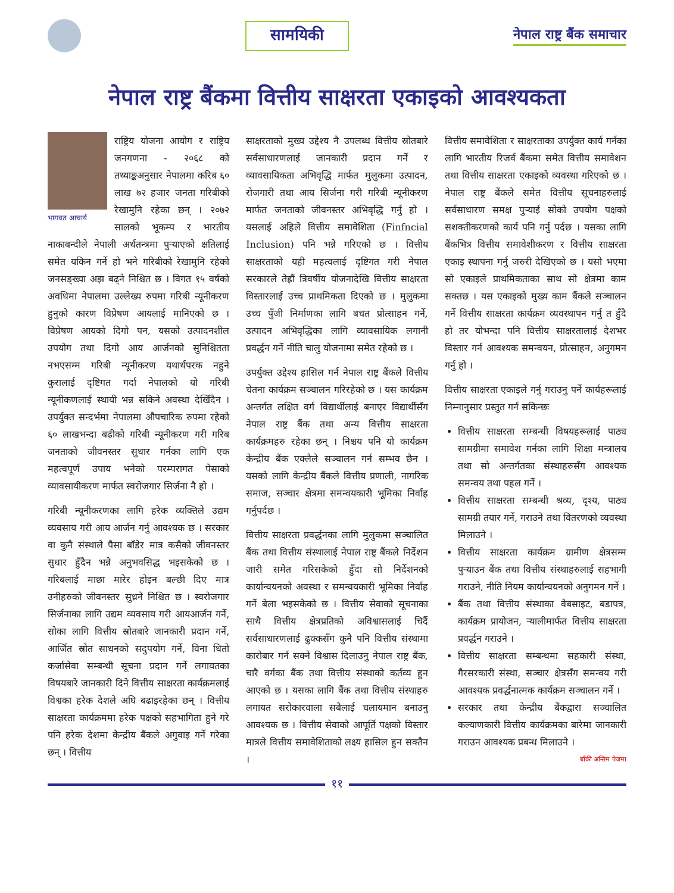सामयिकी
नेपाल राष्ट्र बैंक समाचार
नेपाल राष्ट्र बैंकमा वित्तीय साक्षरता एकाइको आवश्यकता
भागवत आचार्य
राष्ट्रिय योजना आयोग र राष्ट्रिय जनगणना - २०६८ को तथ्याङ्कअनुसार नेपालमा करिब ६० लाख ७२ हजार जनता गरिबीको रेखामुनि रहेका छन् । २०७२ सालको भूकम्प र भारतीय नाकाबन्दीले नेपाली अर्थतन्त्रमा पुऱ्याएको क्षतिलाई समेत यकिन गर्ने हो भने गरिबीको रेखामुनि रहेको जनसङ्ख्या अझ बढ्ने निश्चित छ । विगत १५ वर्षको अवधिमा नेपालमा उल्लेख्य रुपमा गरिबी न्यूनीकरण हुनुको कारण विप्रेषण आयलाई मानिएको छ । विप्रेषण आयको दिगो पन, यसको उत्पादनशील उपयोग तथा दिगो आय आर्जनको सुनिश्चितता नभएसम्म गरिबी न्यूनीकरण यथार्थपरक नहुने कुरालाई दृष्टिगत गर्दा नेपालको यो गरिबी न्यूनीकणलाई स्थायी भन्न सकिने अवस्था देखिँदैन । उपर्युक्त सन्दर्भमा नेपालमा औपचारिक रुपमा रहेको ६० लाखभन्दा बढीको गरिबी न्यूनीकरण गरी गरिब जनताको जीवनस्तर सुधार गर्नका लागि एक महत्वपूर्ण उपाय भनेको परम्परागत पेसाको व्यावसायीकरण मार्फत स्वरोजगार सिर्जना नै हो ।
गरिबी न्यूनीकरणका लागि हरेक व्यक्तिले उद्यम व्यवसाय गरी आय आर्जन गर्नु आवश्यक छ । सरकार वा कुनै संस्थाले पैसा बाँडेर मात्र कसैको जीवनस्तर सुधार हुँदैन भन्ने अनुभवसिद्ध भइसकेको छ । गरिबलाई माछा मारेर होइन बल्छी दिए मात्र उनीहरुको जीवनस्तर सुध्रने निश्चित छ । स्वरोजगार सिर्जनाका लागि उद्यम व्यवसाय गरी आयआर्जन गर्ने, सोका लागि वित्तीय स्रोतबारे जानकारी प्रदान गर्ने, आर्जित स्रोत साधनको सदुपयोग गर्ने, विना धितो कर्जासेवा सम्बन्धी सूचना प्रदान गर्ने लगायतका विषयबारे जानकारी दिने वित्तीय साक्षरता कार्यक्रमलाई विश्वका हरेक देशले अघि बढाइरहेका छन् । वित्तीय साक्षरता कार्यक्रममा हरेक पक्षको सहभागिता हुने गरे पनि हरेक देशमा केन्द्रीय बैंकले अगुवाइ गर्ने गरेका छन् । वित्तीय
साक्षरताको मुख्य उद्देश्य नै उपलब्ध वित्तीय स्रोतबारे सर्वसाधारणलाई जानकारी प्रदान गर्ने र व्यावसायिकता अभिवृद्धि मार्फत मुलुकमा उत्पादन, रोजगारी तथा आय सिर्जना गरी गरिबी न्यूनीकरण मार्फत जनताको जीवनस्तर अभिवृद्धि गर्नु हो । यसलाई अहिले वित्तीय समावेशिता (Finfncial Inclusion) पनि भन्ने गरिएको छ । वित्तीय साक्षरताको यही महत्वलाई दृष्टिगत गरी नेपाल सरकारले तेह्रौं त्रिवर्षीय योजनादेखि वित्तीय साक्षरता विस्तारलाई उच्च प्राथमिकता दिएको छ । मुलुकमा उच्च पुँजी निर्माणका लागि बचत प्रोत्साहन गर्ने, उत्पादन अभिवृद्धिका लागि व्यावसायिक लगानी प्रवर्द्धन गर्ने नीति चालु योजनामा समेत रहेको छ ।
उपर्युक्त उद्देश्य हासिल गर्न नेपाल राष्ट्र बैंकले वित्तीय चेतना कार्यक्रम सञ्चालन गरिरहेको छ । यस कार्यक्रम अन्तर्गत लक्षित वर्ग विद्यार्थीलाई बनाएर विद्यार्थीसँग नेपाल राष्ट्र बैंक तथा अन्य वित्तीय साक्षरता कार्यक्रमहरु रहेका छन् । निश्चय पनि यो कार्यक्रम केन्द्रीय बैंक एक्लैले सञ्चालन गर्न सम्भव छैन । यसको लागि केन्द्रीय बैंकले वित्तीय प्रणाली, नागरिक समाज, सञ्चार क्षेत्रमा समन्वयकारी भूमिका निर्वाह गर्नुपर्दछ ।
वित्तीय साक्षरता प्रवर्द्धनका लागि मुलुकमा सञ्चालित बैंक तथा वित्तीय संस्थालाई नेपाल राष्ट्र बैंकले निर्देशन जारी समेत गरिसकेको हुँदा सो निर्देशनको कार्यान्वयनको अवस्था र समन्वयकारी भूमिका निर्वाह गर्ने बेला भइसकेको छ । वित्तीय सेवाको सूचनाका साथै वित्तीय क्षेत्रप्रतिको अविश्वासलाई चिर्दै सर्वसाधारणलाई ढुक्कसँग कुनै पनि वित्तीय संस्थामा कारोबार गर्न सक्ने विश्वास दिलाउनु नेपाल राष्ट्र बैंक, चारै वर्गका बैंक तथा वित्तीय संस्थाको कर्तव्य हुन आएको छ । यसका लागि बैंक तथा वित्तीय संस्थाहरु लगायत सरोकारवाला सबैलाई चलायमान बनाउनु आवश्यक छ । वित्तीय सेवाको आपूर्ति पक्षको विस्तार मात्रले वित्तीय समावेशिताको लक्ष्य हासिल हुन सक्तैन ।
वित्तीय समावेशिता र साक्षरताका उपर्युक्त कार्य गर्नका लागि भारतीय रिजर्व बैंकमा समेत वित्तीय समावेशन तथा वित्तीय साक्षरता एकाइको व्यवस्था गरिएको छ । नेपाल राष्ट्र बैंकले समेत वित्तीय सूचनाहरुलाई सर्वसाधारण समक्ष पुऱ्याई सोको उपयोग पक्षको सशक्तीकरणको कार्य पनि गर्नु पर्दछ । यसका लागि बैंकभित्र वित्तीय समावेशीकरण र वित्तीय साक्षरता एकाइ स्थापना गर्नु जरुरी देखिएको छ । यसो भएमा सो एकाइले प्राथमिकताका साथ सो क्षेत्रमा काम सक्तछ । यस एकाइको मुख्य काम बैंकले सञ्चालन गर्ने वित्तीय साक्षरता कार्यक्रम व्यवस्थापन गर्नु त हुँदै हो तर योभन्दा पनि वित्तीय साक्षरतालाई देशभर विस्तार गर्न आवश्यक समन्वयन, प्रोत्साहन, अनुगमन गर्नु हो ।
वित्तीय साक्षरता एकाइले गर्नु गराउनु पर्ने कार्यहरूलाई निम्नानुसार प्रस्तुत गर्न सकिन्छः
वित्तीय साक्षरता सम्बन्धी विषयहरूलाई पाठ्य सामग्रीमा समावेश गर्नका लागि शिक्षा मन्त्रालय तथा सो अन्तर्गतका संस्थाहरुसँग आवश्यक समन्वय तथा पहल गर्ने ।
वित्तीय साक्षरता सम्बन्धी श्रव्य, दृश्य, पाठ्य सामग्री तयार गर्ने, गराउने तथा वितरणको व्यवस्था मिलाउने ।
वित्तीय साक्षरता कार्यक्रम ग्रामीण क्षेत्रसम्म पुऱ्याउन बैंक तथा वित्तीय संस्थाहरुलाई सहभागी गराउने, नीति नियम कार्यान्वयनको अनुगमन गर्ने ।
बैंक तथा वित्तीय संस्थाका वेबसाइट, बडापत्र, कार्यक्रम प्रायोजन, ऱ्यालीमार्फत वित्तीय साक्षरता प्रवर्द्धन गराउने ।
वित्तीय साक्षरता सम्बन्धमा सहकारी संस्था, गैरसरकारी संस्था, सञ्चार क्षेत्रसँग समन्वय गरी आवश्यक प्रवर्द्धनात्मक कार्यक्रम सञ्चालन गर्ने ।
सरकार तथा केन्द्रीय बैंकद्वारा सञ्चालित कल्याणकारी वित्तीय कार्यक्रमका बारेमा जानकारी गराउन आवश्यक प्रबन्ध मिलाउने ।
बाँकी अन्तिम पेजमा
११